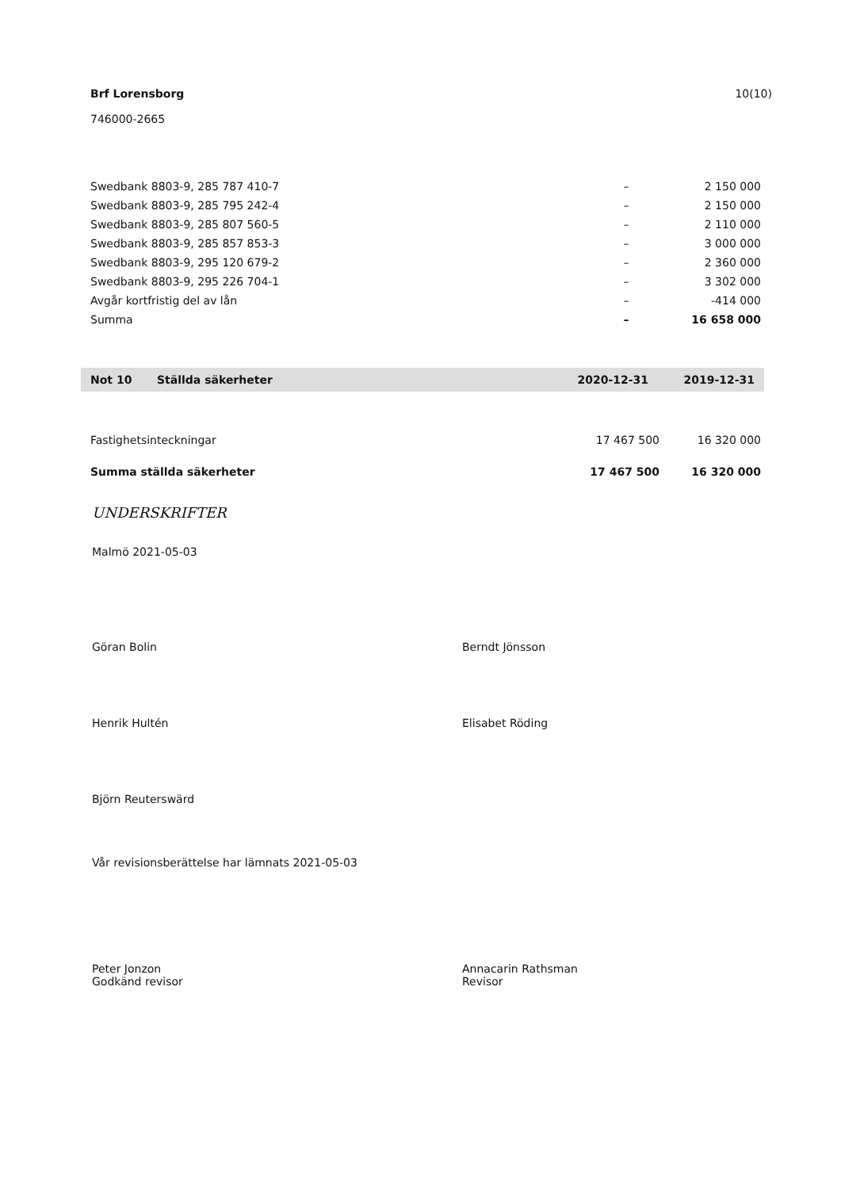10(10) Brf Lorensborg
746000-2665
| Swedbank 8803-9, 285 787 410-7 | – | 2 150 000 |
| Swedbank 8803-9, 285 795 242-4 | – | 2 150 000 |
| Swedbank 8803-9, 285 807 560-5 | – | 2 110 000 |
| Swedbank 8803-9, 285 857 853-3 | – | 3 000 000 |
| Swedbank 8803-9, 295 120 679-2 | – | 2 360 000 |
| Swedbank 8803-9, 295 226 704-1 | – | 3 302 000 |
| Avgår kortfristig del av lån | – | -414 000 |
| Summa | – | 16 658 000 |
| Not 10 | Ställda säkerheter | 2020-12-31 | 2019-12-31 |
| Fastighetsinteckningar | 17 467 500 | 16 320 000 |
| Summa ställda säkerheter | 17 467 500 | 16 320 000 |
UNDERSKRIFTER
Malmö 2021-05-03
Göran Bolin Berndt Jönsson
Henrik Hultén Elisabet Röding
Björn Reuterswärd
Vår revisionsberättelse har lämnats 2021-05-03
Peter Jonzon
Godkänd revisor
Annacarin Rathsman
Revisor